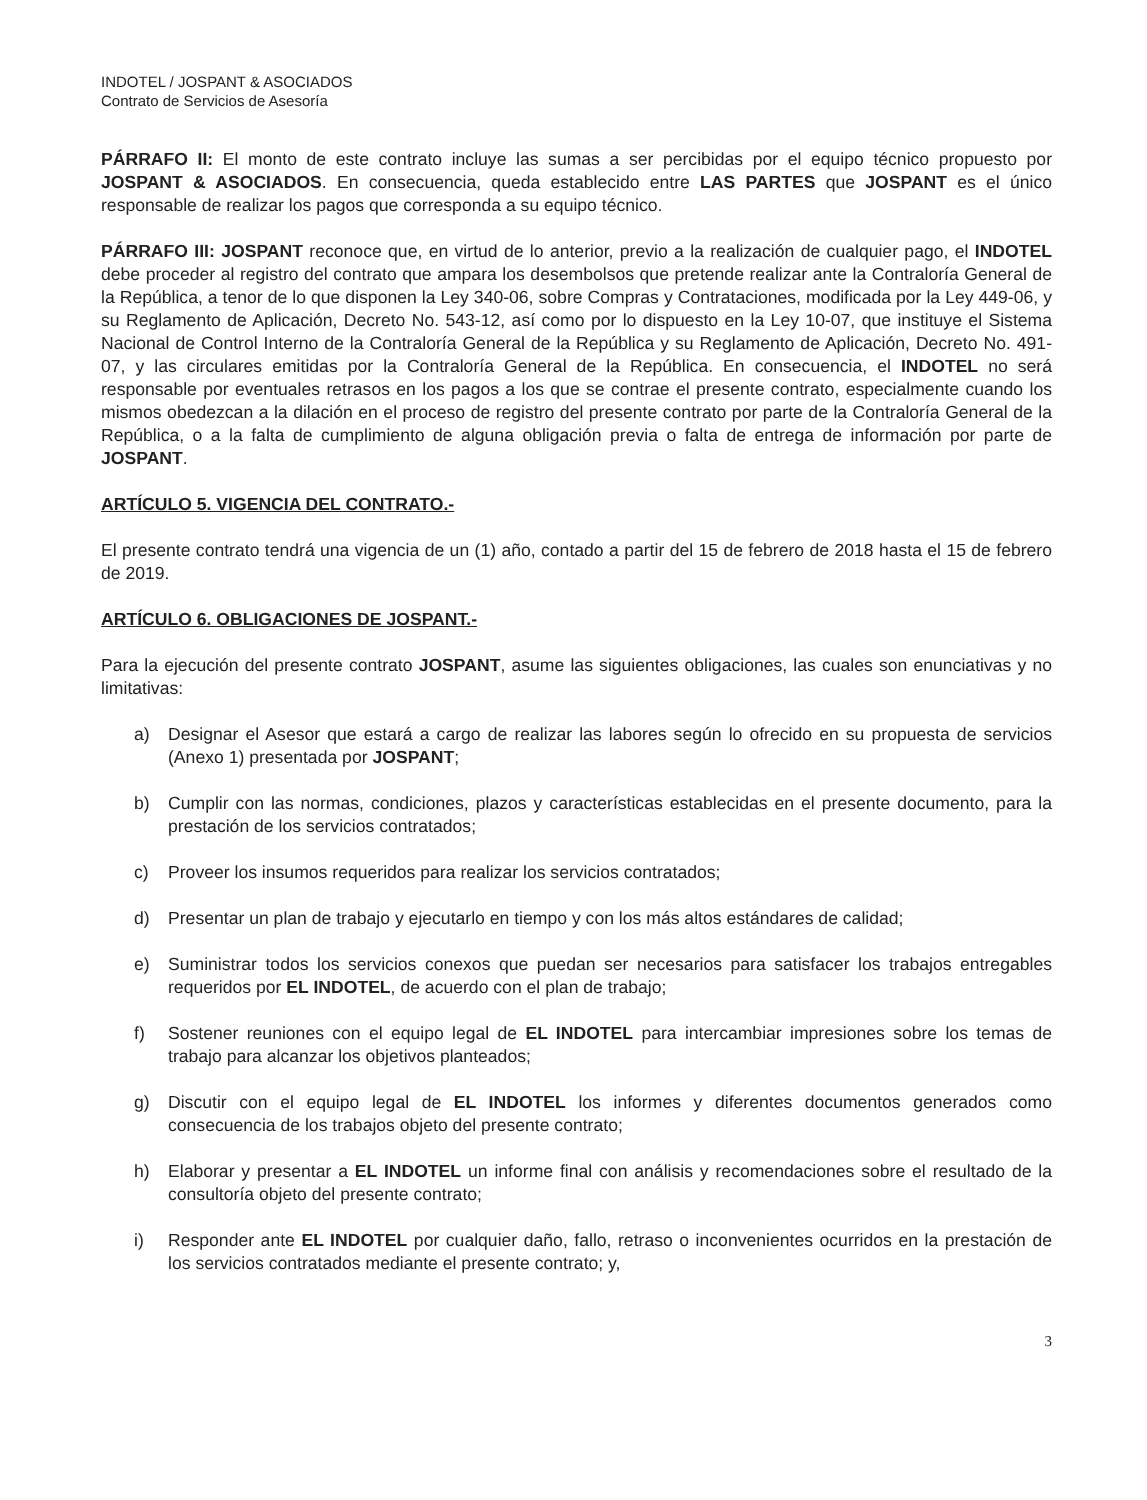INDOTEL / JOSPANT & ASOCIADOS
Contrato de Servicios de Asesoría
PÁRRAFO II: El monto de este contrato incluye las sumas a ser percibidas por el equipo técnico propuesto por JOSPANT & ASOCIADOS. En consecuencia, queda establecido entre LAS PARTES que JOSPANT es el único responsable de realizar los pagos que corresponda a su equipo técnico.
PÁRRAFO III: JOSPANT reconoce que, en virtud de lo anterior, previo a la realización de cualquier pago, el INDOTEL debe proceder al registro del contrato que ampara los desembolsos que pretende realizar ante la Contraloría General de la República, a tenor de lo que disponen la Ley 340-06, sobre Compras y Contrataciones, modificada por la Ley 449-06, y su Reglamento de Aplicación, Decreto No. 543-12, así como por lo dispuesto en la Ley 10-07, que instituye el Sistema Nacional de Control Interno de la Contraloría General de la República y su Reglamento de Aplicación, Decreto No. 491-07, y las circulares emitidas por la Contraloría General de la República. En consecuencia, el INDOTEL no será responsable por eventuales retrasos en los pagos a los que se contrae el presente contrato, especialmente cuando los mismos obedezcan a la dilación en el proceso de registro del presente contrato por parte de la Contraloría General de la República, o a la falta de cumplimiento de alguna obligación previa o falta de entrega de información por parte de JOSPANT.
ARTÍCULO 5. VIGENCIA DEL CONTRATO.-
El presente contrato tendrá una vigencia de un (1) año, contado a partir del 15 de febrero de 2018 hasta el 15 de febrero de 2019.
ARTÍCULO 6. OBLIGACIONES DE JOSPANT.-
Para la ejecución del presente contrato JOSPANT, asume las siguientes obligaciones, las cuales son enunciativas y no limitativas:
a) Designar el Asesor que estará a cargo de realizar las labores según lo ofrecido en su propuesta de servicios (Anexo 1) presentada por JOSPANT;
b) Cumplir con las normas, condiciones, plazos y características establecidas en el presente documento, para la prestación de los servicios contratados;
c) Proveer los insumos requeridos para realizar los servicios contratados;
d) Presentar un plan de trabajo y ejecutarlo en tiempo y con los más altos estándares de calidad;
e) Suministrar todos los servicios conexos que puedan ser necesarios para satisfacer los trabajos entregables requeridos por EL INDOTEL, de acuerdo con el plan de trabajo;
f) Sostener reuniones con el equipo legal de EL INDOTEL para intercambiar impresiones sobre los temas de trabajo para alcanzar los objetivos planteados;
g) Discutir con el equipo legal de EL INDOTEL los informes y diferentes documentos generados como consecuencia de los trabajos objeto del presente contrato;
h) Elaborar y presentar a EL INDOTEL un informe final con análisis y recomendaciones sobre el resultado de la consultoría objeto del presente contrato;
i) Responder ante EL INDOTEL por cualquier daño, fallo, retraso o inconvenientes ocurridos en la prestación de los servicios contratados mediante el presente contrato; y,
3